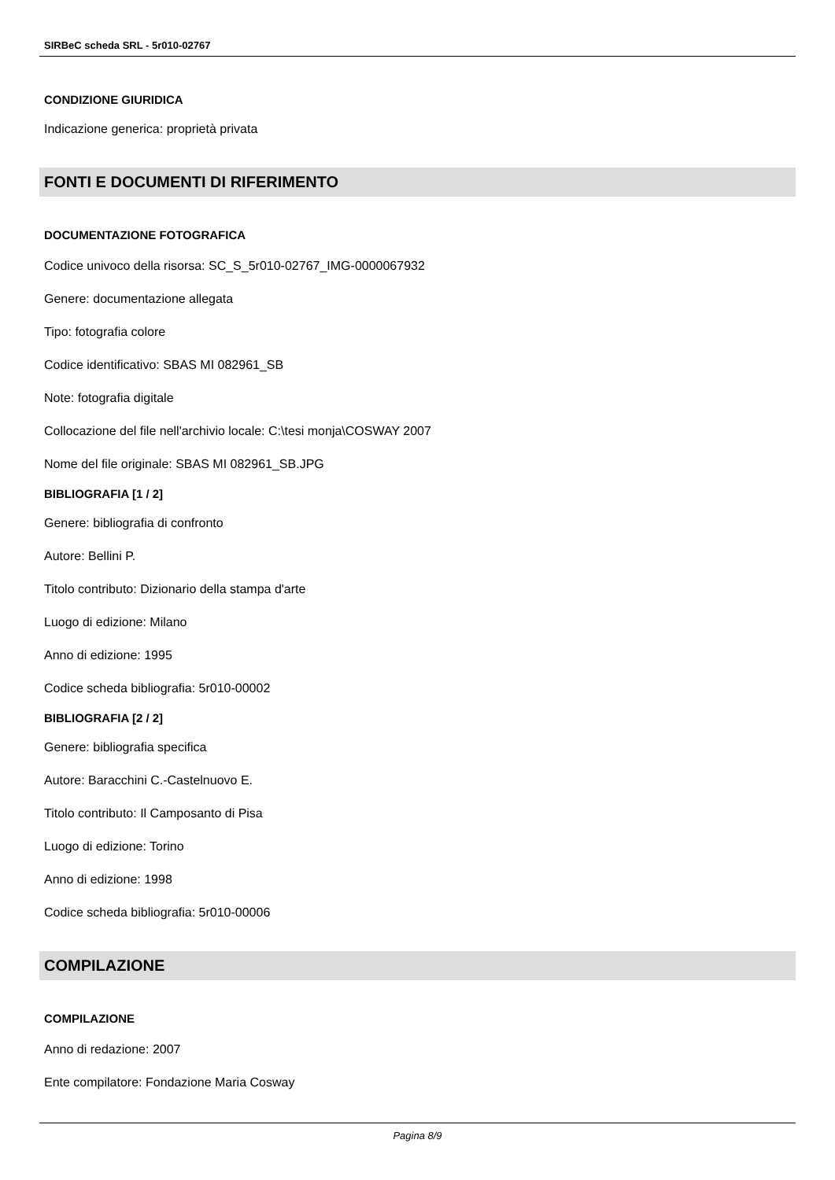SIRBeC scheda SRL - 5r010-02767
CONDIZIONE GIURIDICA
Indicazione generica: proprietà privata
FONTI E DOCUMENTI DI RIFERIMENTO
DOCUMENTAZIONE FOTOGRAFICA
Codice univoco della risorsa: SC_S_5r010-02767_IMG-0000067932
Genere: documentazione allegata
Tipo: fotografia colore
Codice identificativo: SBAS MI 082961_SB
Note: fotografia digitale
Collocazione del file nell'archivio locale: C:\tesi monja\COSWAY 2007
Nome del file originale: SBAS MI 082961_SB.JPG
BIBLIOGRAFIA [1 / 2]
Genere: bibliografia di confronto
Autore: Bellini P.
Titolo contributo: Dizionario della stampa d'arte
Luogo di edizione: Milano
Anno di edizione: 1995
Codice scheda bibliografia: 5r010-00002
BIBLIOGRAFIA [2 / 2]
Genere: bibliografia specifica
Autore: Baracchini C.-Castelnuovo E.
Titolo contributo: Il Camposanto di Pisa
Luogo di edizione: Torino
Anno di edizione: 1998
Codice scheda bibliografia: 5r010-00006
COMPILAZIONE
COMPILAZIONE
Anno di redazione: 2007
Ente compilatore: Fondazione Maria Cosway
Pagina 8/9